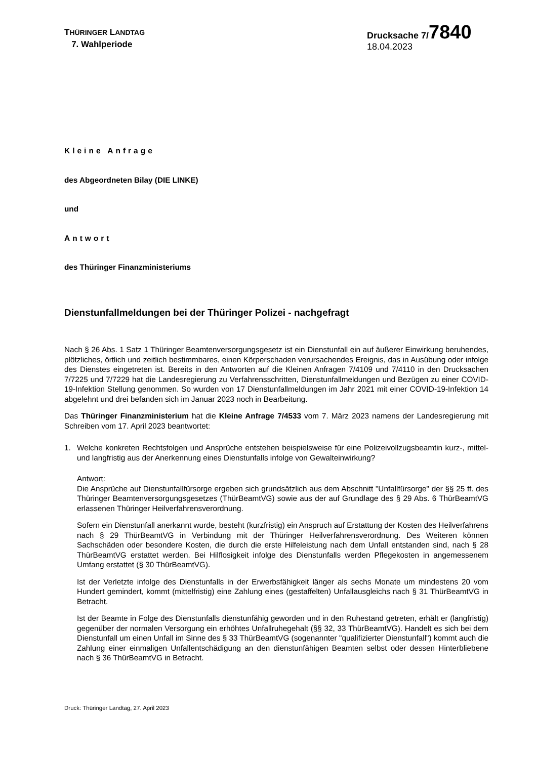THÜRINGER LANDTAG
7. Wahlperiode
Drucksache 7/7840
18.04.2023
Kleine Anfrage
des Abgeordneten Bilay (DIE LINKE)
und
Antwort
des Thüringer Finanzministeriums
Dienstunfallmeldungen bei der Thüringer Polizei - nachgefragt
Nach § 26 Abs. 1 Satz 1 Thüringer Beamtenversorgungsgesetz ist ein Dienstunfall ein auf äußerer Einwirkung beruhendes, plötzliches, örtlich und zeitlich bestimmbares, einen Körperschaden verursachendes Ereignis, das in Ausübung oder infolge des Dienstes eingetreten ist. Bereits in den Antworten auf die Kleinen Anfragen 7/4109 und 7/4110 in den Drucksachen 7/7225 und 7/7229 hat die Landesregierung zu Verfahrensschritten, Dienstunfallmeldungen und Bezügen zu einer COVID-19-Infektion Stellung genommen. So wurden von 17 Dienstunfallmeldungen im Jahr 2021 mit einer COVID-19-Infektion 14 abgelehnt und drei befanden sich im Januar 2023 noch in Bearbeitung.
Das Thüringer Finanzministerium hat die Kleine Anfrage 7/4533 vom 7. März 2023 namens der Landesregierung mit Schreiben vom 17. April 2023 beantwortet:
1. Welche konkreten Rechtsfolgen und Ansprüche entstehen beispielsweise für eine Polizeivollzugsbeamtin kurz-, mittel- und langfristig aus der Anerkennung eines Dienstunfalls infolge von Gewalteinwirkung?
Antwort:
Die Ansprüche auf Dienstunfallfürsorge ergeben sich grundsätzlich aus dem Abschnitt "Unfallfürsorge" der §§ 25 ff. des Thüringer Beamtenversorgungsgesetzes (ThürBeamtVG) sowie aus der auf Grundlage des § 29 Abs. 6 ThürBeamtVG erlassenen Thüringer Heilverfahrensverordnung.
Sofern ein Dienstunfall anerkannt wurde, besteht (kurzfristig) ein Anspruch auf Erstattung der Kosten des Heilverfahrens nach § 29 ThürBeamtVG in Verbindung mit der Thüringer Heilverfahrensverordnung. Des Weiteren können Sachschäden oder besondere Kosten, die durch die erste Hilfeleistung nach dem Unfall entstanden sind, nach § 28 ThürBeamtVG erstattet werden. Bei Hilflosigkeit infolge des Dienstunfalls werden Pflegekosten in angemessenem Umfang erstattet (§ 30 ThürBeamtVG).
Ist der Verletzte infolge des Dienstunfalls in der Erwerbsfähigkeit länger als sechs Monate um mindestens 20 vom Hundert gemindert, kommt (mittelfristig) eine Zahlung eines (gestaffelten) Unfallausgleichs nach § 31 ThürBeamtVG in Betracht.
Ist der Beamte in Folge des Dienstunfalls dienstunfähig geworden und in den Ruhestand getreten, erhält er (langfristig) gegenüber der normalen Versorgung ein erhöhtes Unfallruhegehalt (§§ 32, 33 ThürBeamtVG). Handelt es sich bei dem Dienstunfall um einen Unfall im Sinne des § 33 ThürBeamtVG (sogenannter "qualifizierter Dienstunfall") kommt auch die Zahlung einer einmaligen Unfallentschädigung an den dienstunfähigen Beamten selbst oder dessen Hinterbliebene nach § 36 ThürBeamtVG in Betracht.
Druck: Thüringer Landtag, 27. April 2023